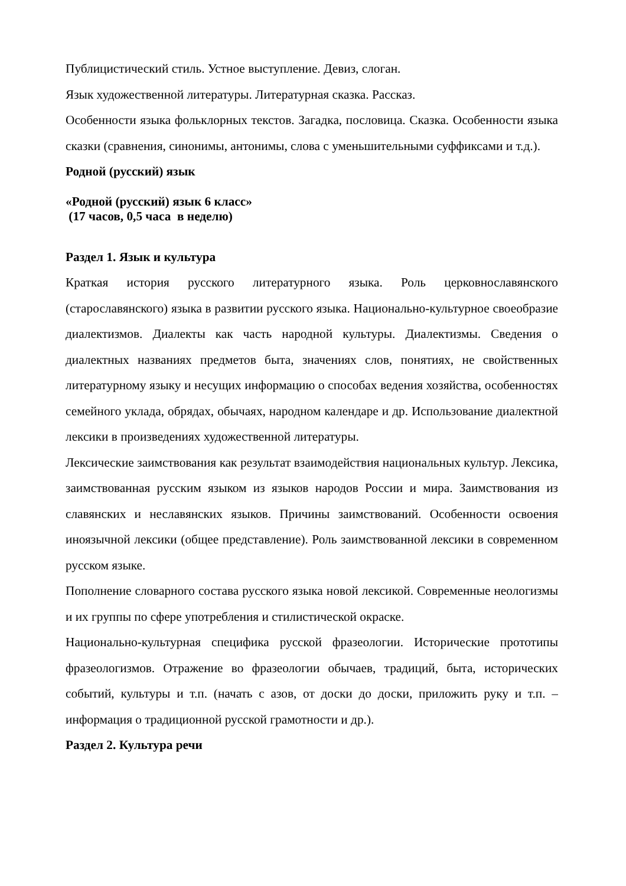Публицистический стиль. Устное выступление. Девиз, слоган.
Язык художественной литературы. Литературная сказка. Рассказ.
Особенности языка фольклорных текстов. Загадка, пословица. Сказка. Особенности языка сказки (сравнения, синонимы, антонимы, слова с уменьшительными суффиксами и т.д.).
Родной (русский) язык
«Родной (русский) язык 6 класс»
(17 часов, 0,5 часа в неделю)
Раздел 1. Язык и культура
Краткая история русского литературного языка. Роль церковнославянского (старославянского) языка в развитии русского языка. Национально-культурное своеобразие диалектизмов. Диалекты как часть народной культуры. Диалектизмы. Сведения о диалектных названиях предметов быта, значениях слов, понятиях, не свойственных литературному языку и несущих информацию о способах ведения хозяйства, особенностях семейного уклада, обрядах, обычаях, народном календаре и др. Использование диалектной лексики в произведениях художественной литературы.
Лексические заимствования как результат взаимодействия национальных культур. Лексика, заимствованная русским языком из языков народов России и мира. Заимствования из славянских и неславянских языков. Причины заимствований. Особенности освоения иноязычной лексики (общее представление). Роль заимствованной лексики в современном русском языке.
Пополнение словарного состава русского языка новой лексикой. Современные неологизмы и их группы по сфере употребления и стилистической окраске.
Национально-культурная специфика русской фразеологии. Исторические прототипы фразеологизмов. Отражение во фразеологии обычаев, традиций, быта, исторических событий, культуры и т.п. (начать с азов, от доски до доски, приложить руку и т.п. – информация о традиционной русской грамотности и др.).
Раздел 2. Культура речи